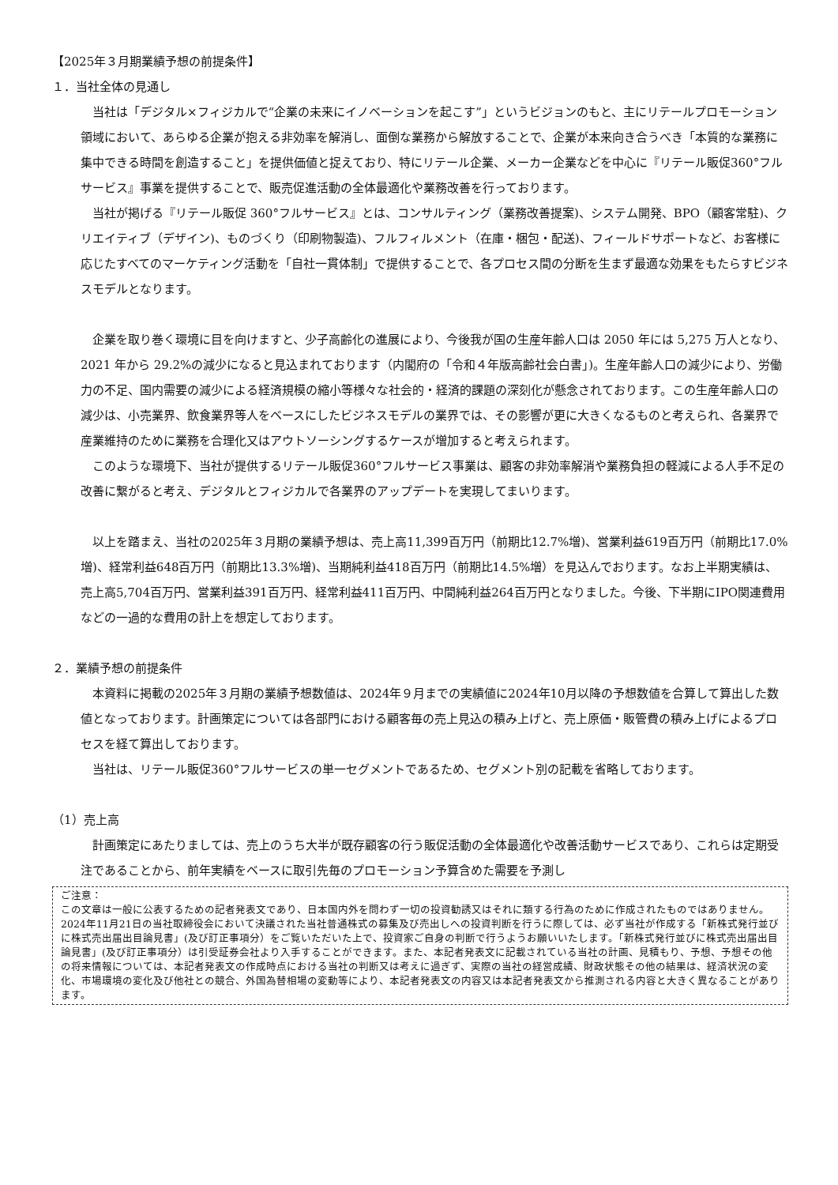【2025年３月期業績予想の前提条件】
１．当社全体の見通し
当社は「デジタル×フィジカルで“企業の未来にイノベーションを起こす”」というビジョンのもと、主にリテールプロモーション領域において、あらゆる企業が抱える非効率を解消し、面倒な業務から解放することで、企業が本来向き合うべき「本質的な業務に集中できる時間を創造すること」を提供価値と捉えており、特にリテール企業、メーカー企業などを中心に『リテール販促360°フルサービス』事業を提供することで、販売促進活動の全体最適化や業務改善を行っております。
当社が掲げる『リテール販促 360°フルサービス』とは、コンサルティング（業務改善提案)、システム開発、BPO（顧客常駐)、クリエイティブ（デザイン)、ものづくり（印刷物製造)、フルフィルメント（在庫・梱包・配送)、フィールドサポートなど、お客様に応じたすべてのマーケティング活動を「自社一貫体制」で提供することで、各プロセス間の分断を生まず最適な効果をもたらすビジネスモデルとなります。
企業を取り巻く環境に目を向けますと、少子高齢化の進展により、今後我が国の生産年齢人口は 2050 年には 5,275 万人となり、2021 年から 29.2%の減少になると見込まれております（内閣府の「令和４年版高齢社会白書｣)。生産年齢人口の減少により、労働力の不足、国内需要の減少による経済規模の縮小等様々な社会的・経済的課題の深刻化が懸念されております。この生産年齢人口の減少は、小売業界、飲食業界等人をベースにしたビジネスモデルの業界では、その影響が更に大きくなるものと考えられ、各業界で産業維持のために業務を合理化又はアウトソーシングするケースが増加すると考えられます。
このような環境下、当社が提供するリテール販促360°フルサービス事業は、顧客の非効率解消や業務負担の軽減による人手不足の改善に繋がると考え、デジタルとフィジカルで各業界のアップデートを実現してまいります。
以上を踏まえ、当社の2025年３月期の業績予想は、売上高11,399百万円（前期比12.7%増)、営業利益619百万円（前期比17.0%増)、経常利益648百万円（前期比13.3%増)、当期純利益418百万円（前期比14.5%増）を見込んでおります。なお上半期実績は、売上高5,704百万円、営業利益391百万円、経常利益411百万円、中間純利益264百万円となりました。今後、下半期にIPO関連費用などの一過的な費用の計上を想定しております。
２．業績予想の前提条件
本資料に掲載の2025年３月期の業績予想数値は、2024年９月までの実績値に2024年10月以降の予想数値を合算して算出した数値となっております。計画策定については各部門における顧客毎の売上見込の積み上げと、売上原価・販管費の積み上げによるプロセスを経て算出しております。
当社は、リテール販促360°フルサービスの単一セグメントであるため、セグメント別の記載を省略しております。
（1）売上高
計画策定にあたりましては、売上のうち大半が既存顧客の行う販促活動の全体最適化や改善活動サービスであり、これらは定期受注であることから、前年実績をベースに取引先毎のプロモーション予算含めた需要を予測し
ご注意：
この文章は一般に公表するための記者発表文であり、日本国内外を問わず一切の投資勧誘又はそれに類する行為のために作成されたものではありません。2024年11月21日の当社取締役会において決議された当社普通株式の募集及び売出しへの投資判断を行うに際しては、必ず当社が作成する「新株式発行並びに株式売出届出目論見書」(及び訂正事項分）をご覧いただいた上で、投資家ご自身の判断で行うようお願いいたします。「新株式発行並びに株式売出届出目論見書」(及び訂正事項分）は引受証券会社より入手することができます。また、本記者発表文に記載されている当社の計画、見積もり、予想、予想その他の将来情報については、本記者発表文の作成時点における当社の判断又は考えに過ぎず、実際の当社の経営成績、財政状態その他の結果は、経済状況の変化、市場環境の変化及び他社との競合、外国為替相場の変動等により、本記者発表文の内容又は本記者発表文から推測される内容と大きく異なることがあります。